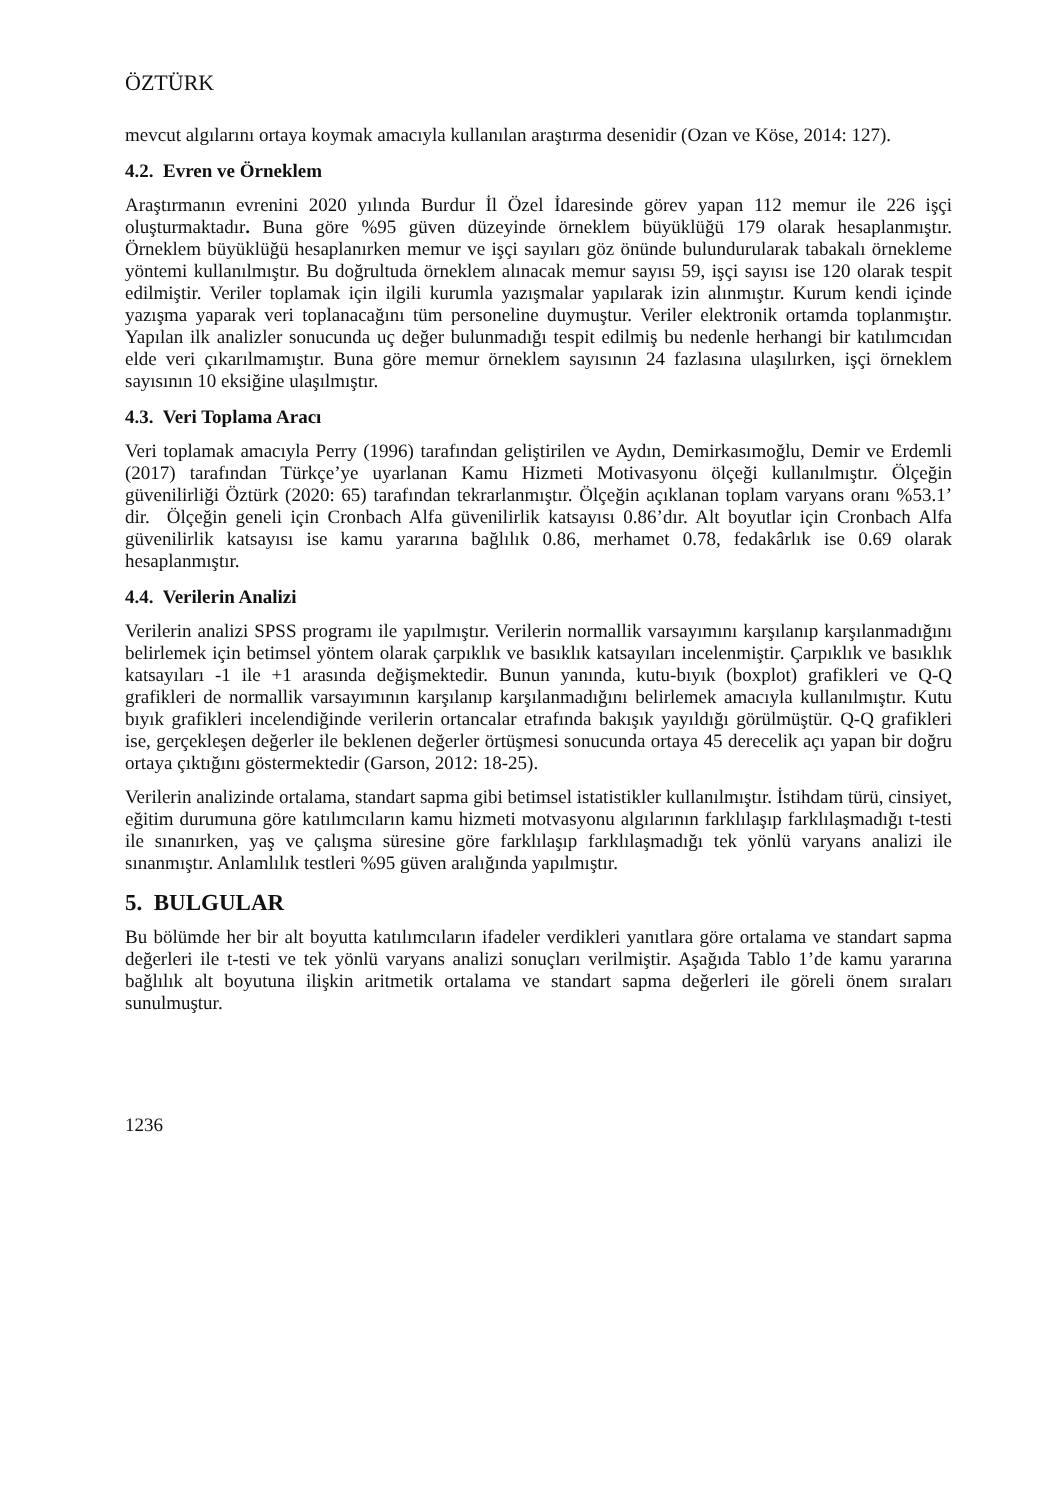ÖZTÜRK
mevcut algılarını ortaya koymak amacıyla kullanılan araştırma desenidir (Ozan ve Köse, 2014: 127).
4.2. Evren ve Örneklem
Araştırmanın evrenini 2020 yılında Burdur İl Özel İdaresinde görev yapan 112 memur ile 226 işçi oluşturmaktadır. Buna göre %95 güven düzeyinde örneklem büyüklüğü 179 olarak hesaplanmıştır. Örneklem büyüklüğü hesaplanırken memur ve işçi sayıları göz önünde bulundurularak tabakalı örnekleme yöntemi kullanılmıştır. Bu doğrultuda örneklem alınacak memur sayısı 59, işçi sayısı ise 120 olarak tespit edilmiştir. Veriler toplamak için ilgili kurumla yazışmalar yapılarak izin alınmıştır. Kurum kendi içinde yazışma yaparak veri toplanacağını tüm personeline duymuştur. Veriler elektronik ortamda toplanmıştır. Yapılan ilk analizler sonucunda uç değer bulunmadığı tespit edilmiş bu nedenle herhangi bir katılımcıdan elde veri çıkarılmamıştır. Buna göre memur örneklem sayısının 24 fazlasına ulaşılırken, işçi örneklem sayısının 10 eksiğine ulaşılmıştır.
4.3. Veri Toplama Aracı
Veri toplamak amacıyla Perry (1996) tarafından geliştirilen ve Aydın, Demirkasımoğlu, Demir ve Erdemli (2017) tarafından Türkçe’ye uyarlanan Kamu Hizmeti Motivasyonu ölçeği kullanılmıştır. Ölçeğin güvenilirliği Öztürk (2020: 65) tarafından tekrarlanmıştır. Ölçeğin açıklanan toplam varyans oranı %53.1’ dir. Ölçeğin geneli için Cronbach Alfa güvenilirlik katsayısı 0.86’dır. Alt boyutlar için Cronbach Alfa güvenilirlik katsayısı ise kamu yararına bağlılık 0.86, merhamet 0.78, fedakârlık ise 0.69 olarak hesaplanmıştır.
4.4. Verilerin Analizi
Verilerin analizi SPSS programı ile yapılmıştır. Verilerin normallik varsayımını karşılanıp karşılanmadığını belirlemek için betimsel yöntem olarak çarpıklık ve basıklık katsayıları incelenmiştir. Çarpıklık ve basıklık katsayıları -1 ile +1 arasında değişmektedir. Bunun yanında, kutu-bıyık (boxplot) grafikleri ve Q-Q grafikleri de normallik varsayımının karşılanıp karşılanmadığını belirlemek amacıyla kullanılmıştır. Kutu bıyık grafikleri incelendiğinde verilerin ortancalar etrafında bakışık yayıldığı görülmüştür. Q-Q grafikleri ise, gerçekleşen değerler ile beklenen değerler örtüşmesi sonucunda ortaya 45 derecelik açı yapan bir doğru ortaya çıktığını göstermektedir (Garson, 2012: 18-25).
Verilerin analizinde ortalama, standart sapma gibi betimsel istatistikler kullanılmıştır. İstihdam türü, cinsiyet, eğitim durumuna göre katılımcıların kamu hizmeti motvasyonu algılarının farklılaşıp farklılaşmadığı t-testi ile sınanırken, yaş ve çalışma süresine göre farklılaşıp farklılaşmadığı tek yönlü varyans analizi ile sınanmıştır. Anlamlılık testleri %95 güven aralığında yapılmıştır.
5. BULGULAR
Bu bölümde her bir alt boyutta katılımcıların ifadeler verdikleri yanıtlara göre ortalama ve standart sapma değerleri ile t-testi ve tek yönlü varyans analizi sonuçları verilmiştir. Aşağıda Tablo 1’de kamu yararına bağlılık alt boyutuna ilişkin aritmetik ortalama ve standart sapma değerleri ile göreli önem sıraları sunulmuştur.
1236